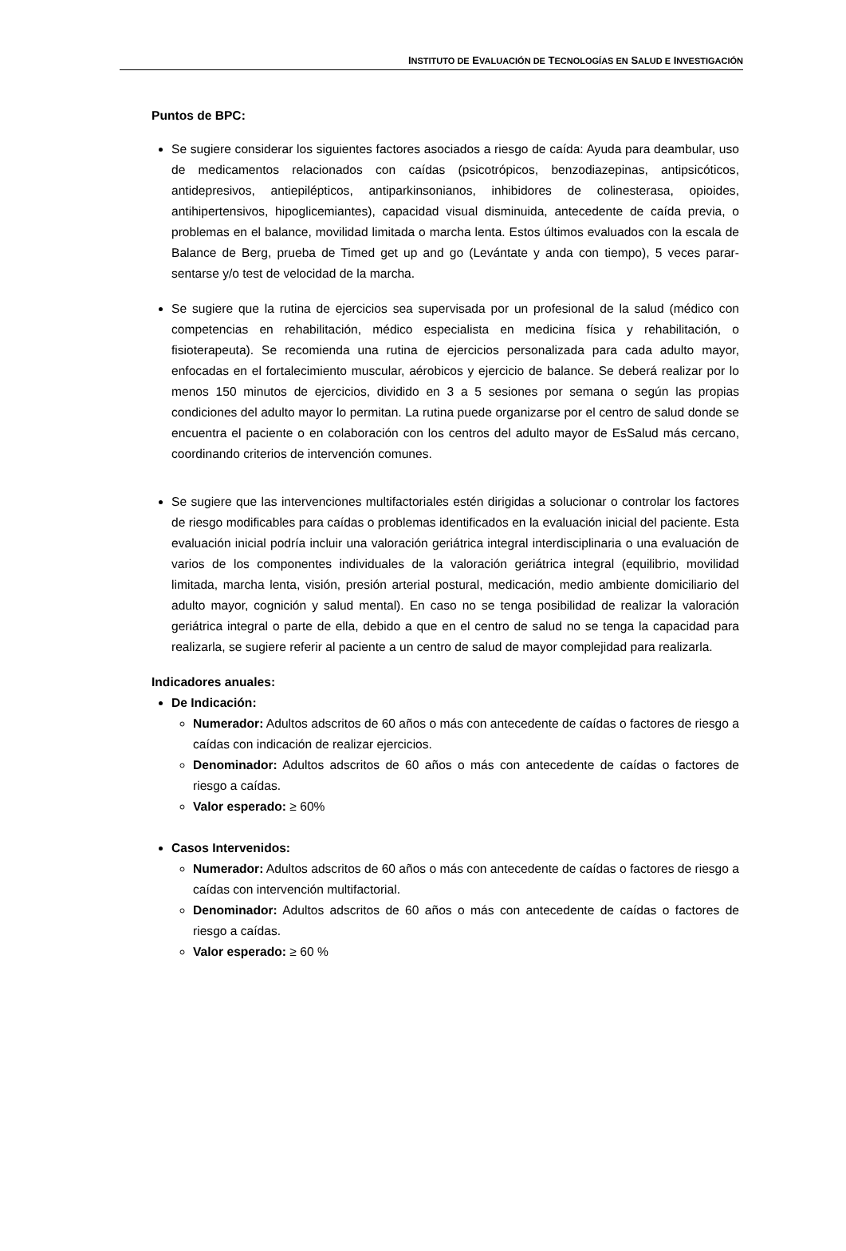INSTITUTO DE EVALUACIÓN DE TECNOLOGÍAS EN SALUD E INVESTIGACIÓN
Puntos de BPC:
Se sugiere considerar los siguientes factores asociados a riesgo de caída: Ayuda para deambular, uso de medicamentos relacionados con caídas (psicotrópicos, benzodiazepinas, antipsicóticos, antidepresivos, antiepilépticos, antiparkinsonianos, inhibidores de colinesterasa, opioides, antihipertensivos, hipoglicemiantes), capacidad visual disminuida, antecedente de caída previa, o problemas en el balance, movilidad limitada o marcha lenta. Estos últimos evaluados con la escala de Balance de Berg, prueba de Timed get up and go (Levántate y anda con tiempo), 5 veces parar-sentarse y/o test de velocidad de la marcha.
Se sugiere que la rutina de ejercicios sea supervisada por un profesional de la salud (médico con competencias en rehabilitación, médico especialista en medicina física y rehabilitación, o fisioterapeuta). Se recomienda una rutina de ejercicios personalizada para cada adulto mayor, enfocadas en el fortalecimiento muscular, aérobicos y ejercicio de balance. Se deberá realizar por lo menos 150 minutos de ejercicios, dividido en 3 a 5 sesiones por semana o según las propias condiciones del adulto mayor lo permitan. La rutina puede organizarse por el centro de salud donde se encuentra el paciente o en colaboración con los centros del adulto mayor de EsSalud más cercano, coordinando criterios de intervención comunes.
Se sugiere que las intervenciones multifactoriales estén dirigidas a solucionar o controlar los factores de riesgo modificables para caídas o problemas identificados en la evaluación inicial del paciente. Esta evaluación inicial podría incluir una valoración geriátrica integral interdisciplinaria o una evaluación de varios de los componentes individuales de la valoración geriátrica integral (equilibrio, movilidad limitada, marcha lenta, visión, presión arterial postural, medicación, medio ambiente domiciliario del adulto mayor, cognición y salud mental). En caso no se tenga posibilidad de realizar la valoración geriátrica integral o parte de ella, debido a que en el centro de salud no se tenga la capacidad para realizarla, se sugiere referir al paciente a un centro de salud de mayor complejidad para realizarla.
Indicadores anuales:
De Indicación:
Numerador: Adultos adscritos de 60 años o más con antecedente de caídas o factores de riesgo a caídas con indicación de realizar ejercicios.
Denominador: Adultos adscritos de 60 años o más con antecedente de caídas o factores de riesgo a caídas.
Valor esperado: ≥ 60%
Casos Intervenidos:
Numerador: Adultos adscritos de 60 años o más con antecedente de caídas o factores de riesgo a caídas con intervención multifactorial.
Denominador: Adultos adscritos de 60 años o más con antecedente de caídas o factores de riesgo a caídas.
Valor esperado: ≥ 60 %